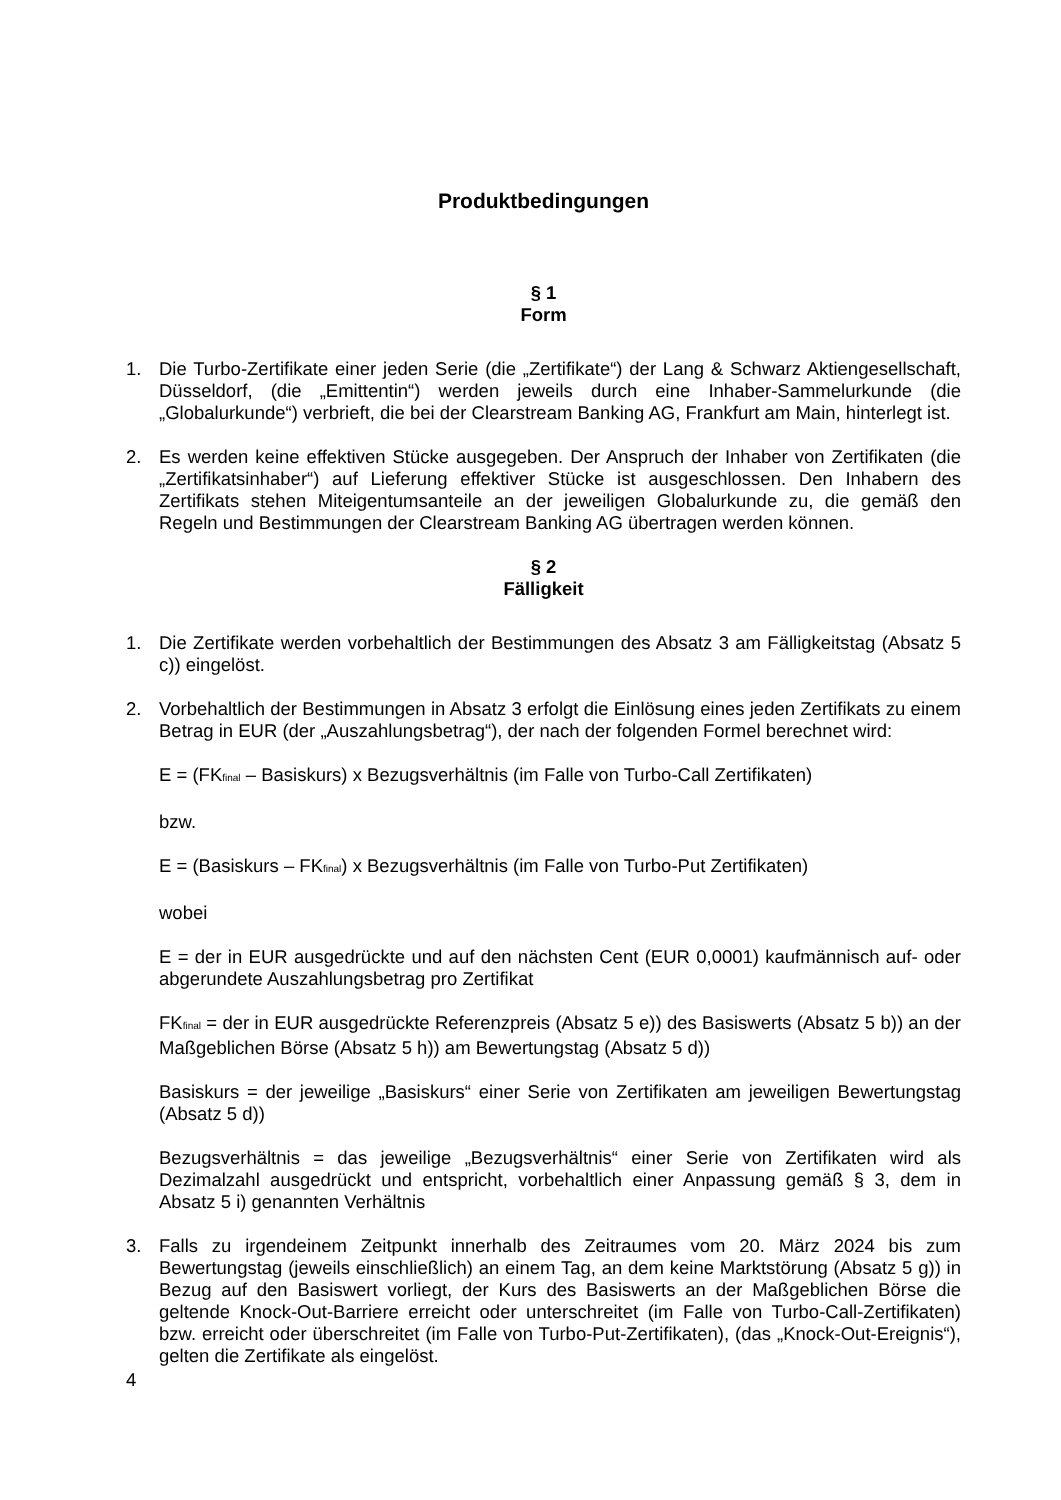Produktbedingungen
§ 1
Form
1. Die Turbo-Zertifikate einer jeden Serie (die „Zertifikate“) der Lang & Schwarz Aktiengesellschaft, Düsseldorf, (die „Emittentin“) werden jeweils durch eine Inhaber-Sammelurkunde (die „Globalurkunde“) verbrieft, die bei der Clearstream Banking AG, Frankfurt am Main, hinterlegt ist.
2. Es werden keine effektiven Stücke ausgegeben. Der Anspruch der Inhaber von Zertifikaten (die „Zertifikatsinhaber“) auf Lieferung effektiver Stücke ist ausgeschlossen. Den Inhabern des Zertifikats stehen Miteigentumsanteile an der jeweiligen Globalurkunde zu, die gemäß den Regeln und Bestimmungen der Clearstream Banking AG übertragen werden können.
§ 2
Fälligkeit
1. Die Zertifikate werden vorbehaltlich der Bestimmungen des Absatz 3 am Fälligkeitstag (Absatz 5 c)) eingelöst.
2. Vorbehaltlich der Bestimmungen in Absatz 3 erfolgt die Einlösung eines jeden Zertifikats zu einem Betrag in EUR (der „Auszahlungsbetrag“), der nach der folgenden Formel berechnet wird:
E = (FKfinal – Basiskurs) x Bezugsverhältnis (im Falle von Turbo-Call Zertifikaten)
bzw.
E = (Basiskurs – FKfinal) x Bezugsverhältnis (im Falle von Turbo-Put Zertifikaten)
wobei
E = der in EUR ausgedrückte und auf den nächsten Cent (EUR 0,0001) kaufmännisch auf- oder abgerundete Auszahlungsbetrag pro Zertifikat
FKfinal = der in EUR ausgedrückte Referenzpreis (Absatz 5 e)) des Basiswerts (Absatz 5 b)) an der Maßgeblichen Börse (Absatz 5 h)) am Bewertungstag (Absatz 5 d))
Basiskurs = der jeweilige „Basiskurs“ einer Serie von Zertifikaten am jeweiligen Bewertungstag (Absatz 5 d))
Bezugsverhältnis = das jeweilige „Bezugsverhältnis“ einer Serie von Zertifikaten wird als Dezimalzahl ausgedrückt und entspricht, vorbehaltlich einer Anpassung gemäß § 3, dem in Absatz 5 i) genannten Verhältnis
3. Falls zu irgendeinem Zeitpunkt innerhalb des Zeitraumes vom 20. März 2024 bis zum Bewertungstag (jeweils einschließlich) an einem Tag, an dem keine Marktstörung (Absatz 5 g)) in Bezug auf den Basiswert vorliegt, der Kurs des Basiswerts an der Maßgeblichen Börse die geltende Knock-Out-Barriere erreicht oder unterschreitet (im Falle von Turbo-Call-Zertifikaten) bzw. erreicht oder überschreitet (im Falle von Turbo-Put-Zertifikaten), (das „Knock-Out-Ereignis“), gelten die Zertifikate als eingelöst.
4